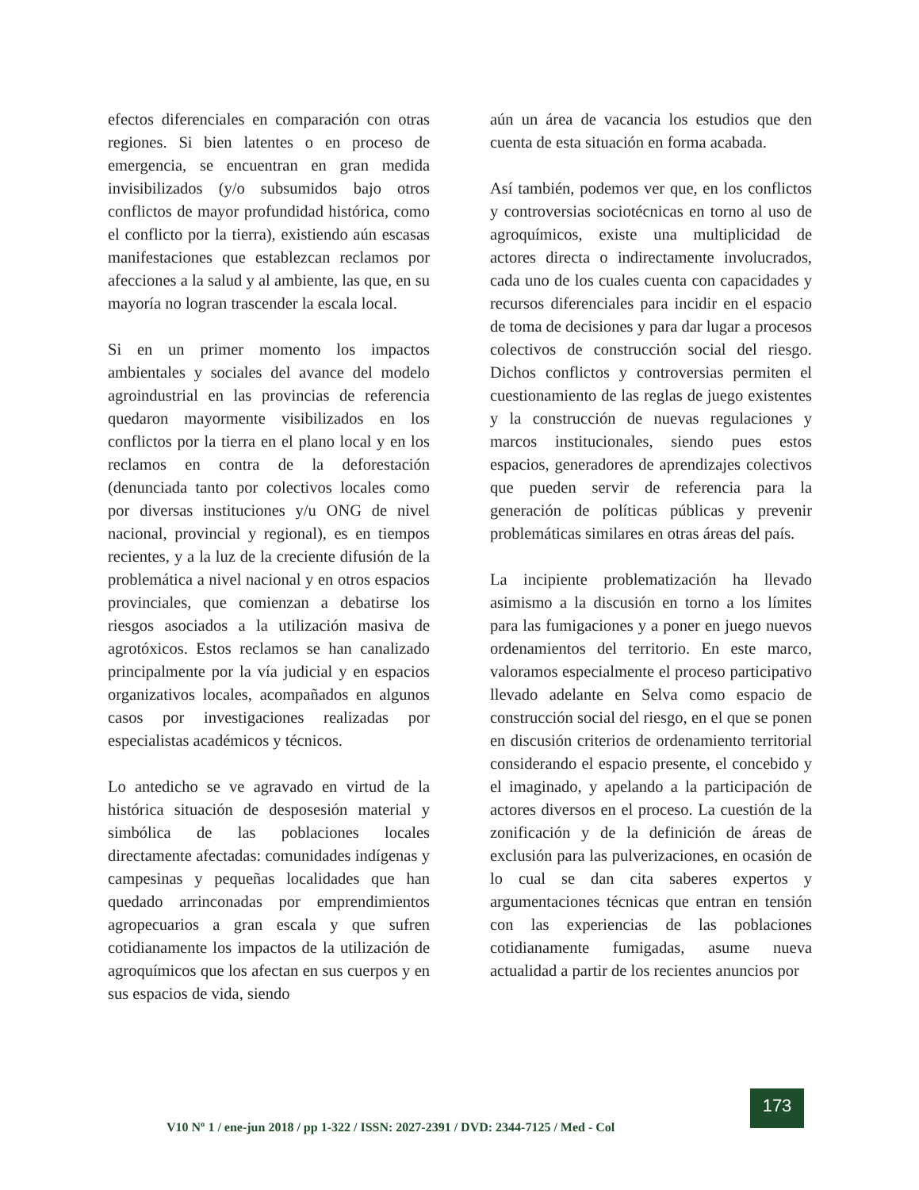efectos diferenciales en comparación con otras regiones. Si bien latentes o en proceso de emergencia, se encuentran en gran medida invisibilizados (y/o subsumidos bajo otros conflictos de mayor profundidad histórica, como el conflicto por la tierra), existiendo aún escasas manifestaciones que establezcan reclamos por afecciones a la salud y al ambiente, las que, en su mayoría no logran trascender la escala local.
Si en un primer momento los impactos ambientales y sociales del avance del modelo agroindustrial en las provincias de referencia quedaron mayormente visibilizados en los conflictos por la tierra en el plano local y en los reclamos en contra de la deforestación (denunciada tanto por colectivos locales como por diversas instituciones y/u ONG de nivel nacional, provincial y regional), es en tiempos recientes, y a la luz de la creciente difusión de la problemática a nivel nacional y en otros espacios provinciales, que comienzan a debatirse los riesgos asociados a la utilización masiva de agrotóxicos. Estos reclamos se han canalizado principalmente por la vía judicial y en espacios organizativos locales, acompañados en algunos casos por investigaciones realizadas por especialistas académicos y técnicos.
Lo antedicho se ve agravado en virtud de la histórica situación de desposesión material y simbólica de las poblaciones locales directamente afectadas: comunidades indígenas y campesinas y pequeñas localidades que han quedado arrinconadas por emprendimientos agropecuarios a gran escala y que sufren cotidianamente los impactos de la utilización de agroquímicos que los afectan en sus cuerpos y en sus espacios de vida, siendo
aún un área de vacancia los estudios que den cuenta de esta situación en forma acabada.
Así también, podemos ver que, en los conflictos y controversias sociotécnicas en torno al uso de agroquímicos, existe una multiplicidad de actores directa o indirectamente involucrados, cada uno de los cuales cuenta con capacidades y recursos diferenciales para incidir en el espacio de toma de decisiones y para dar lugar a procesos colectivos de construcción social del riesgo. Dichos conflictos y controversias permiten el cuestionamiento de las reglas de juego existentes y la construcción de nuevas regulaciones y marcos institucionales, siendo pues estos espacios, generadores de aprendizajes colectivos que pueden servir de referencia para la generación de políticas públicas y prevenir problemáticas similares en otras áreas del país.
La incipiente problematización ha llevado asimismo a la discusión en torno a los límites para las fumigaciones y a poner en juego nuevos ordenamientos del territorio. En este marco, valoramos especialmente el proceso participativo llevado adelante en Selva como espacio de construcción social del riesgo, en el que se ponen en discusión criterios de ordenamiento territorial considerando el espacio presente, el concebido y el imaginado, y apelando a la participación de actores diversos en el proceso. La cuestión de la zonificación y de la definición de áreas de exclusión para las pulverizaciones, en ocasión de lo cual se dan cita saberes expertos y argumentaciones técnicas que entran en tensión con las experiencias de las poblaciones cotidianamente fumigadas, asume nueva actualidad a partir de los recientes anuncios por
V10 Nº 1 / ene-jun 2018 / pp 1-322 / ISSN: 2027-2391 / DVD: 2344-7125 / Med - Col
173